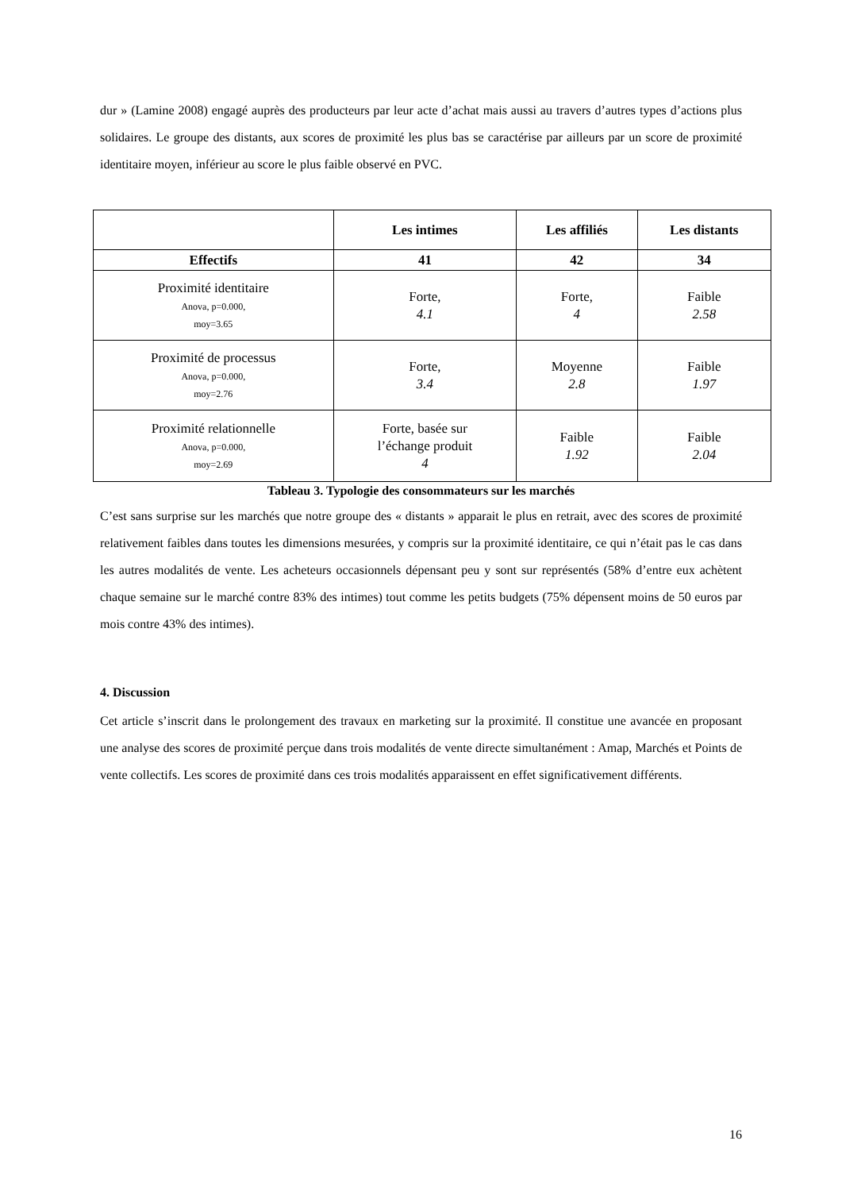dur » (Lamine 2008) engagé auprès des producteurs par leur acte d’achat mais aussi au travers d’autres types d’actions plus solidaires. Le groupe des distants, aux scores de proximité les plus bas se caractérise par ailleurs par un score de proximité identitaire moyen, inférieur au score le plus faible observé en PVC.
| | Les intimes | Les affiliés | Les distants |
| --- | --- | --- | --- |
| Effectifs | 41 | 42 | 34 |
| Proximité identitaire Anova, p=0.000, moy=3.65 | Forte, 4.1 | Forte, 4 | Faible 2.58 |
| Proximité de processus Anova, p=0.000, moy=2.76 | Forte, 3.4 | Moyenne 2.8 | Faible 1.97 |
| Proximité relationnelle Anova, p=0.000, moy=2.69 | Forte, basée sur l’échange produit 4 | Faible 1.92 | Faible 2.04 |
Tableau 3. Typologie des consommateurs sur les marchés
C’est sans surprise sur les marchés que notre groupe des « distants » apparait le plus en retrait, avec des scores de proximité relativement faibles dans toutes les dimensions mesurées, y compris sur la proximité identitaire, ce qui n’était pas le cas dans les autres modalités de vente. Les acheteurs occasionnels dépensant peu y sont sur représentés (58% d’entre eux achètent chaque semaine sur le marché contre 83% des intimes) tout comme les petits budgets (75% dépensent moins de 50 euros par mois contre 43% des intimes).
4. Discussion
Cet article s’inscrit dans le prolongement des travaux en marketing sur la proximité. Il constitue une avancée en proposant une analyse des scores de proximité perçue dans trois modalités de vente directe simultanément : Amap, Marchés et Points de vente collectifs. Les scores de proximité dans ces trois modalités apparaissent en effet significativement différents.
16